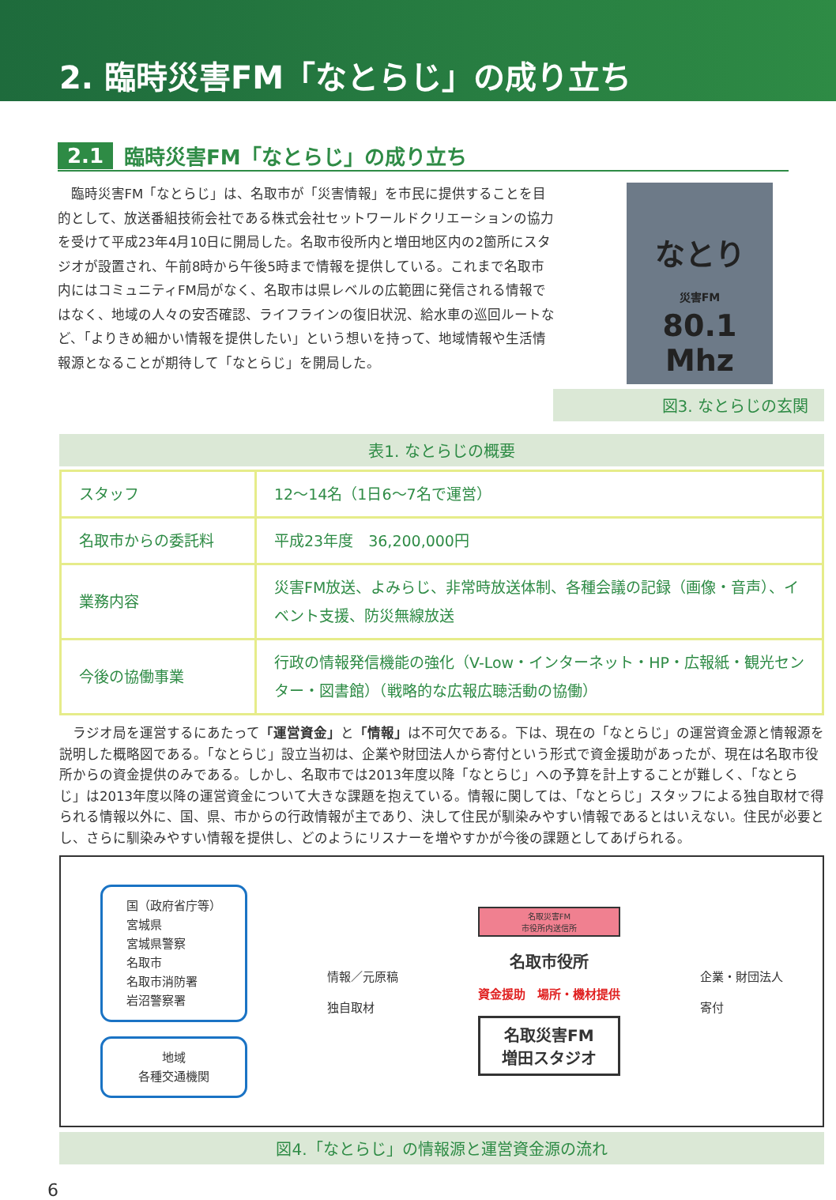2. 臨時災害FM「なとらじ」の成り立ち
2.1 臨時災害FM「なとらじ」の成り立ち
臨時災害FM「なとらじ」は、名取市が「災害情報」を市民に提供することを目的として、放送番組技術会社である株式会社セットワールドクリエーションの協力を受けて平成23年4月10日に開局した。名取市役所内と増田地区内の2箇所にスタジオが設置され、午前8時から午後5時まで情報を提供している。これまで名取市内にはコミュニティFM局がなく、名取市は県レベルの広範囲に発信される情報ではなく、地域の人々の安否確認、ライフラインの復旧状況、給水車の巡回ルートなど、「よりきめ細かい情報を提供したい」という想いを持って、地域情報や生活情報源となることが期待して「なとらじ」を開局した。
なとり
災害FM
80.1
Mhz
図3. なとらじの玄関
表1. なとらじの概要
| スタッフ | 12～14名（1日6～7名で運営） |
| 名取市からの委託料 | 平成23年度 36,200,000円 |
| 業務内容 | 災害FM放送、よみらじ、非常時放送体制、各種会議の記録（画像・音声）、イベント支援、防災無線放送 |
| 今後の協働事業 | 行政の情報発信機能の強化（V-Low・インターネット・HP・広報紙・観光センター・図書館）（戦略的な広報広聴活動の協働） |
ラジオ局を運営するにあたって「運営資金」と「情報」は不可欠である。下は、現在の「なとらじ」の運営資金源と情報源を説明した概略図である。「なとらじ」設立当初は、企業や財団法人から寄付という形式で資金援助があったが、現在は名取市役所からの資金提供のみである。しかし、名取市では2013年度以降「なとらじ」への予算を計上することが難しく、「なとらじ」は2013年度以降の運営資金について大きな課題を抱えている。情報に関しては、「なとらじ」スタッフによる独自取材で得られる情報以外に、国、県、市からの行政情報が主であり、決して住民が馴染みやすい情報であるとはいえない。住民が必要とし、さらに馴染みやすい情報を提供し、どのようにリスナーを増やすかが今後の課題としてあげられる。
国（政府省庁等）
宮城県
宮城県警察
名取市
名取市消防署
岩沼警察署
地域
各種交通機関
情報／元原稿
独自取材
名取災害FM
市役所内送信所
名取市役所
資金援助　場所・機材提供
名取災害FM
増田スタジオ
企業・財団法人
寄付
図4.「なとらじ」の情報源と運営資金源の流れ
6